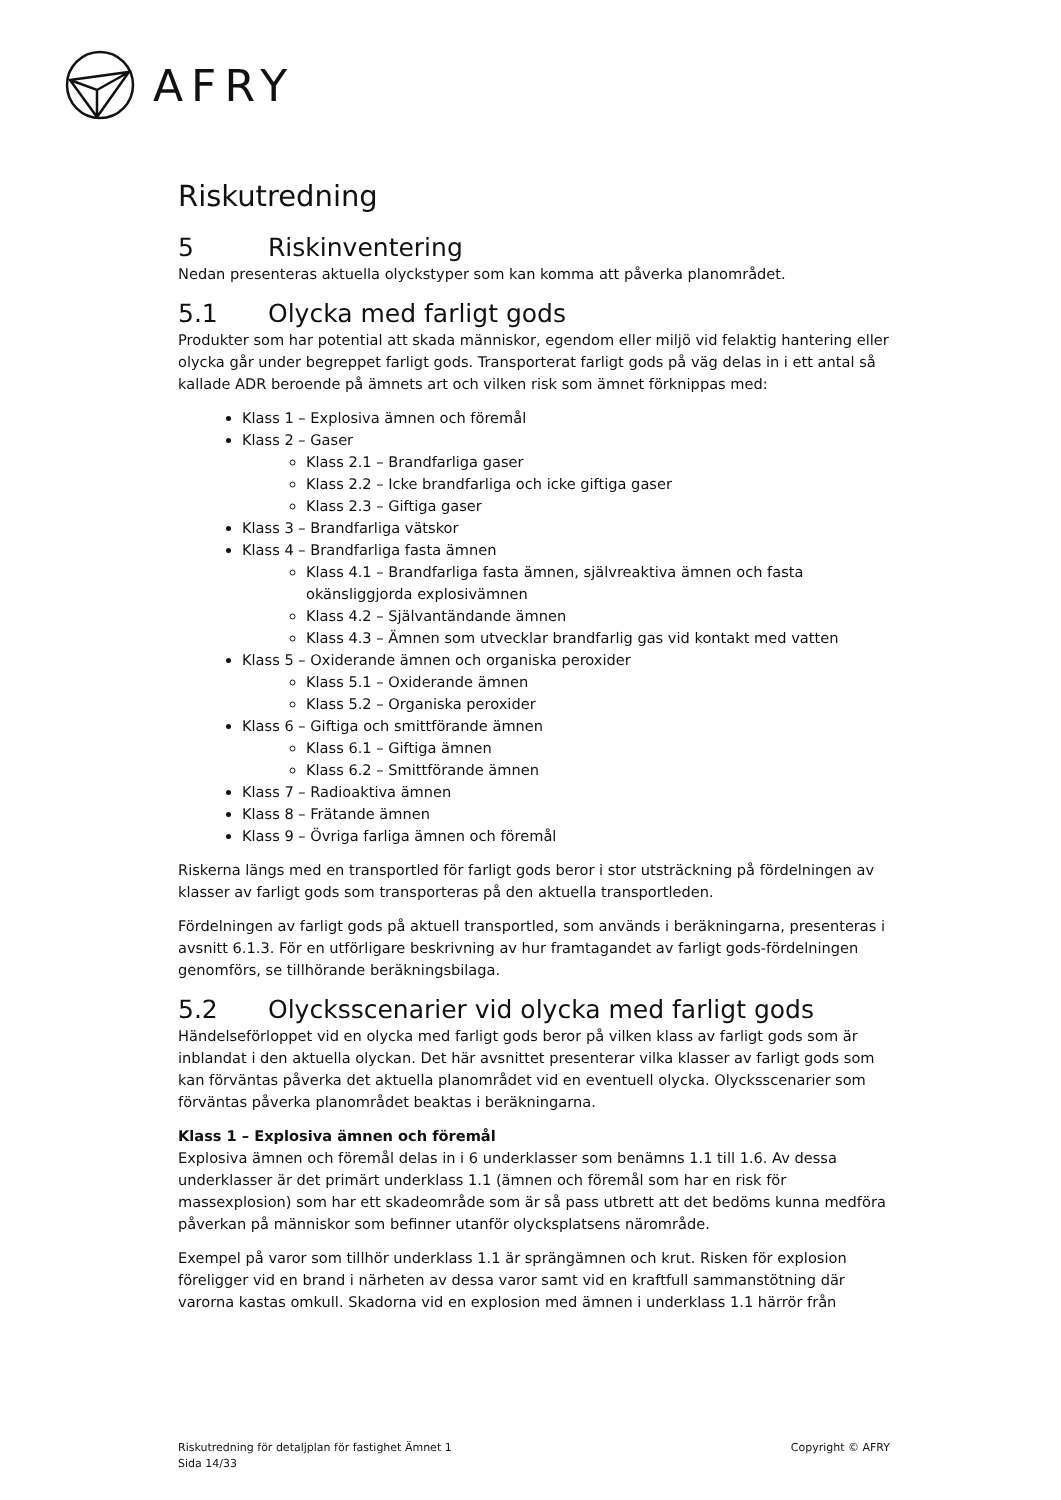AFRY
Riskutredning
5 Riskinventering
Nedan presenteras aktuella olyckstyper som kan komma att påverka planområdet.
5.1 Olycka med farligt gods
Produkter som har potential att skada människor, egendom eller miljö vid felaktig hantering eller olycka går under begreppet farligt gods. Transporterat farligt gods på väg delas in i ett antal så kallade ADR beroende på ämnets art och vilken risk som ämnet förknippas med:
Klass 1 – Explosiva ämnen och föremål
Klass 2 – Gaser
Klass 2.1 – Brandfarliga gaser
Klass 2.2 – Icke brandfarliga och icke giftiga gaser
Klass 2.3 – Giftiga gaser
Klass 3 – Brandfarliga vätskor
Klass 4 – Brandfarliga fasta ämnen
Klass 4.1 – Brandfarliga fasta ämnen, självreaktiva ämnen och fasta okänsliggjorda explosivämnen
Klass 4.2 – Självantändande ämnen
Klass 4.3 – Ämnen som utvecklar brandfarlig gas vid kontakt med vatten
Klass 5 – Oxiderande ämnen och organiska peroxider
Klass 5.1 – Oxiderande ämnen
Klass 5.2 – Organiska peroxider
Klass 6 – Giftiga och smittförande ämnen
Klass 6.1 – Giftiga ämnen
Klass 6.2 – Smittförande ämnen
Klass 7 – Radioaktiva ämnen
Klass 8 – Frätande ämnen
Klass 9 – Övriga farliga ämnen och föremål
Riskerna längs med en transportled för farligt gods beror i stor utsträckning på fördelningen av klasser av farligt gods som transporteras på den aktuella transportleden.
Fördelningen av farligt gods på aktuell transportled, som används i beräkningarna, presenteras i avsnitt 6.1.3. För en utförligare beskrivning av hur framtagandet av farligt gods-fördelningen genomförs, se tillhörande beräkningsbilaga.
5.2 Olycksscenarier vid olycka med farligt gods
Händelseförloppet vid en olycka med farligt gods beror på vilken klass av farligt gods som är inblandat i den aktuella olyckan. Det här avsnittet presenterar vilka klasser av farligt gods som kan förväntas påverka det aktuella planområdet vid en eventuell olycka. Olycksscenarier som förväntas påverka planområdet beaktas i beräkningarna.
Klass 1 – Explosiva ämnen och föremål
Explosiva ämnen och föremål delas in i 6 underklasser som benämns 1.1 till 1.6. Av dessa underklasser är det primärt underklass 1.1 (ämnen och föremål som har en risk för massexplosion) som har ett skadeområde som är så pass utbrett att det bedöms kunna medföra påverkan på människor som befinner utanför olycksplatsens närområde.
Exempel på varor som tillhör underklass 1.1 är sprängämnen och krut. Risken för explosion föreligger vid en brand i närheten av dessa varor samt vid en kraftfull sammanstötning där varorna kastas omkull. Skadorna vid en explosion med ämnen i underklass 1.1 härrör från
Riskutredning för detaljplan för fastighet Ämnet 1
Sida 14/33
Copyright © AFRY